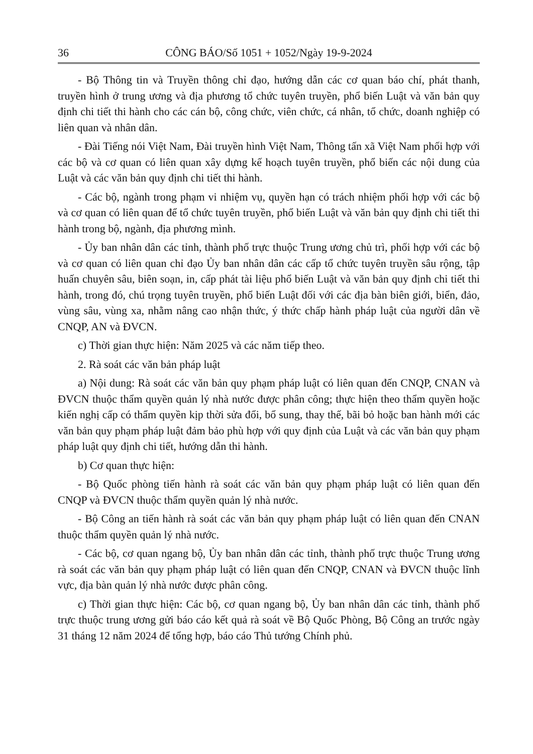36 CÔNG BÁO/Số 1051 + 1052/Ngày 19-9-2024
- Bộ Thông tin và Truyền thông chỉ đạo, hướng dẫn các cơ quan báo chí, phát thanh, truyền hình ở trung ương và địa phương tổ chức tuyên truyền, phổ biến Luật và văn bản quy định chi tiết thi hành cho các cán bộ, công chức, viên chức, cá nhân, tổ chức, doanh nghiệp có liên quan và nhân dân.
- Đài Tiếng nói Việt Nam, Đài truyền hình Việt Nam, Thông tấn xã Việt Nam phối hợp với các bộ và cơ quan có liên quan xây dựng kế hoạch tuyên truyền, phổ biến các nội dung của Luật và các văn bản quy định chi tiết thi hành.
- Các bộ, ngành trong phạm vi nhiệm vụ, quyền hạn có trách nhiệm phối hợp với các bộ và cơ quan có liên quan để tổ chức tuyên truyền, phổ biến Luật và văn bản quy định chi tiết thi hành trong bộ, ngành, địa phương mình.
- Ủy ban nhân dân các tỉnh, thành phố trực thuộc Trung ương chủ trì, phối hợp với các bộ và cơ quan có liên quan chỉ đạo Ủy ban nhân dân các cấp tổ chức tuyên truyền sâu rộng, tập huấn chuyên sâu, biên soạn, in, cấp phát tài liệu phổ biến Luật và văn bản quy định chi tiết thi hành, trong đó, chú trọng tuyên truyền, phổ biến Luật đối với các địa bàn biên giới, biển, đảo, vùng sâu, vùng xa, nhằm nâng cao nhận thức, ý thức chấp hành pháp luật của người dân về CNQP, AN và ĐVCN.
c) Thời gian thực hiện: Năm 2025 và các năm tiếp theo.
2. Rà soát các văn bản pháp luật
a) Nội dung: Rà soát các văn bản quy phạm pháp luật có liên quan đến CNQP, CNAN và ĐVCN thuộc thẩm quyền quản lý nhà nước được phân công; thực hiện theo thẩm quyền hoặc kiến nghị cấp có thẩm quyền kịp thời sửa đổi, bổ sung, thay thế, bãi bỏ hoặc ban hành mới các văn bản quy phạm pháp luật đảm bảo phù hợp với quy định của Luật và các văn bản quy phạm pháp luật quy định chi tiết, hướng dẫn thi hành.
b) Cơ quan thực hiện:
- Bộ Quốc phòng tiến hành rà soát các văn bản quy phạm pháp luật có liên quan đến CNQP và ĐVCN thuộc thẩm quyền quản lý nhà nước.
- Bộ Công an tiến hành rà soát các văn bản quy phạm pháp luật có liên quan đến CNAN thuộc thẩm quyền quản lý nhà nước.
- Các bộ, cơ quan ngang bộ, Ủy ban nhân dân các tỉnh, thành phố trực thuộc Trung ương rà soát các văn bản quy phạm pháp luật có liên quan đến CNQP, CNAN và ĐVCN thuộc lĩnh vực, địa bàn quản lý nhà nước được phân công.
c) Thời gian thực hiện: Các bộ, cơ quan ngang bộ, Ủy ban nhân dân các tỉnh, thành phố trực thuộc trung ương gửi báo cáo kết quả rà soát về Bộ Quốc Phòng, Bộ Công an trước ngày 31 tháng 12 năm 2024 để tổng hợp, báo cáo Thủ tướng Chính phủ.